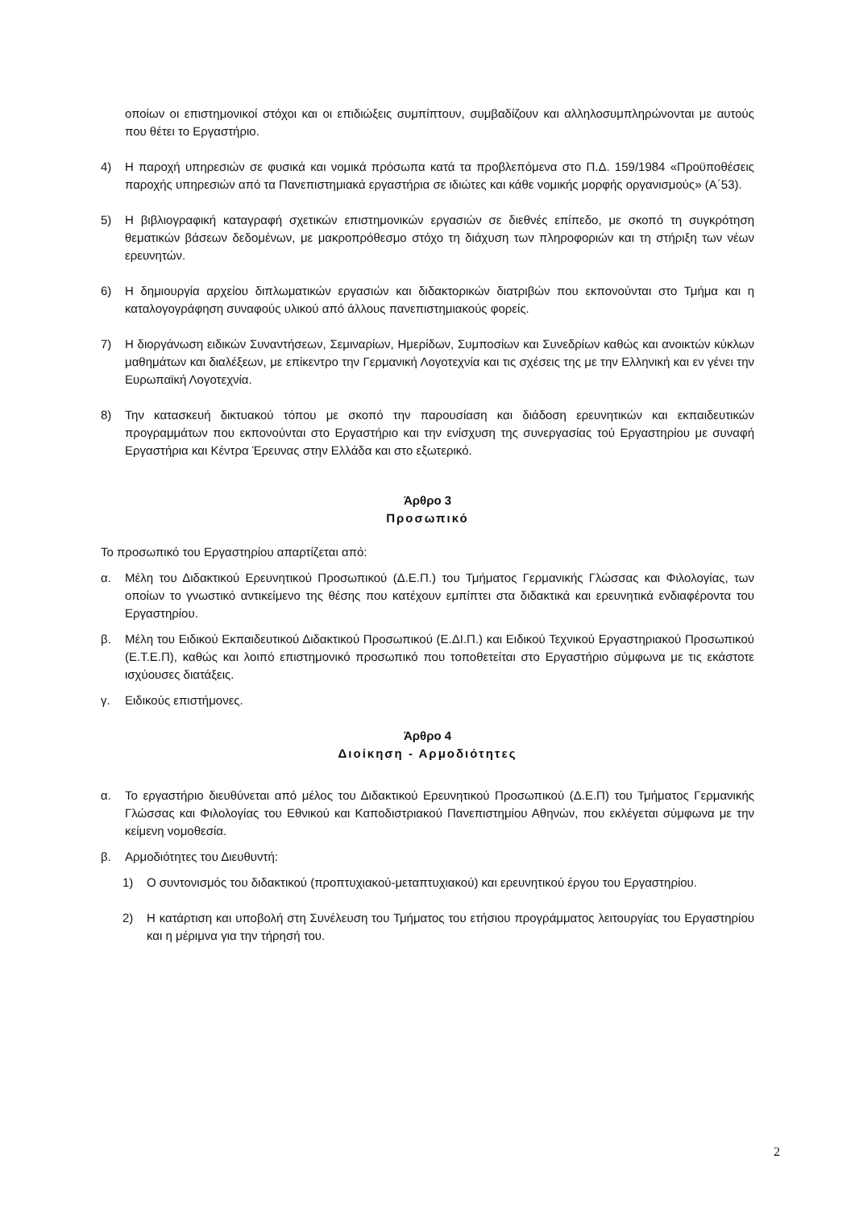οποίων οι επιστημονικοί στόχοι και οι επιδιώξεις συμπίπτουν, συμβαδίζουν και αλληλοσυμπληρώνονται με αυτούς που θέτει το Εργαστήριο.
4) Η παροχή υπηρεσιών σε φυσικά και νομικά πρόσωπα κατά τα προβλεπόμενα στο Π.Δ. 159/1984 «Προϋποθέσεις παροχής υπηρεσιών από τα Πανεπιστημιακά εργαστήρια σε ιδιώτες και κάθε νομικής μορφής οργανισμούς» (Α΄53).
5) Η βιβλιογραφική καταγραφή σχετικών επιστημονικών εργασιών σε διεθνές επίπεδο, με σκοπό τη συγκρότηση θεματικών βάσεων δεδομένων, με μακροπρόθεσμο στόχο τη διάχυση των πληροφοριών και τη στήριξη των νέων ερευνητών.
6) Η δημιουργία αρχείου διπλωματικών εργασιών και διδακτορικών διατριβών που εκπονούνται στο Τμήμα και η καταλογογράφηση συναφούς υλικού από άλλους πανεπιστημιακούς φορείς.
7) Η διοργάνωση ειδικών Συναντήσεων, Σεμιναρίων, Ημερίδων, Συμποσίων και Συνεδρίων καθώς και ανοικτών κύκλων μαθημάτων και διαλέξεων, με επίκεντρο την Γερμανική Λογοτεχνία και τις σχέσεις της με την Ελληνική και εν γένει την Ευρωπαϊκή Λογοτεχνία.
8) Την κατασκευή δικτυακού τόπου με σκοπό την παρουσίαση και διάδοση ερευνητικών και εκπαιδευτικών προγραμμάτων που εκπονούνται στο Εργαστήριο και την ενίσχυση της συνεργασίας τού Εργαστηρίου με συναφή Εργαστήρια και Κέντρα Έρευνας στην Ελλάδα και στο εξωτερικό.
Άρθρο 3
Προσωπικό
Το προσωπικό του Εργαστηρίου απαρτίζεται από:
α. Μέλη του Διδακτικού Ερευνητικού Προσωπικού (Δ.Ε.Π.) του Τμήματος Γερμανικής Γλώσσας και Φιλολογίας, των οποίων το γνωστικό αντικείμενο της θέσης που κατέχουν εμπίπτει στα διδακτικά και ερευνητικά ενδιαφέροντα του Εργαστηρίου.
β. Μέλη του Ειδικού Εκπαιδευτικού Διδακτικού Προσωπικού (Ε.ΔΙ.Π.) και Ειδικού Τεχνικού Εργαστηριακού Προσωπικού (Ε.Τ.Ε.Π), καθώς και λοιπό επιστημονικό προσωπικό που τοποθετείται στο Εργαστήριο σύμφωνα με τις εκάστοτε ισχύουσες διατάξεις.
γ. Ειδικούς επιστήμονες.
Άρθρο 4
Διοίκηση - Αρμοδιότητες
α. Το εργαστήριο διευθύνεται από μέλος του Διδακτικού Ερευνητικού Προσωπικού (Δ.Ε.Π) του Τμήματος Γερμανικής Γλώσσας και Φιλολογίας του Εθνικού και Καποδιστριακού Πανεπιστημίου Αθηνών, που εκλέγεται σύμφωνα με την κείμενη νομοθεσία.
β. Αρμοδιότητες του Διευθυντή:
1) Ο συντονισμός του διδακτικού (προπτυχιακού-μεταπτυχιακού) και ερευνητικού έργου του Εργαστηρίου.
2) Η κατάρτιση και υποβολή στη Συνέλευση του Τμήματος του ετήσιου προγράμματος λειτουργίας του Εργαστηρίου και η μέριμνα για την τήρησή του.
2